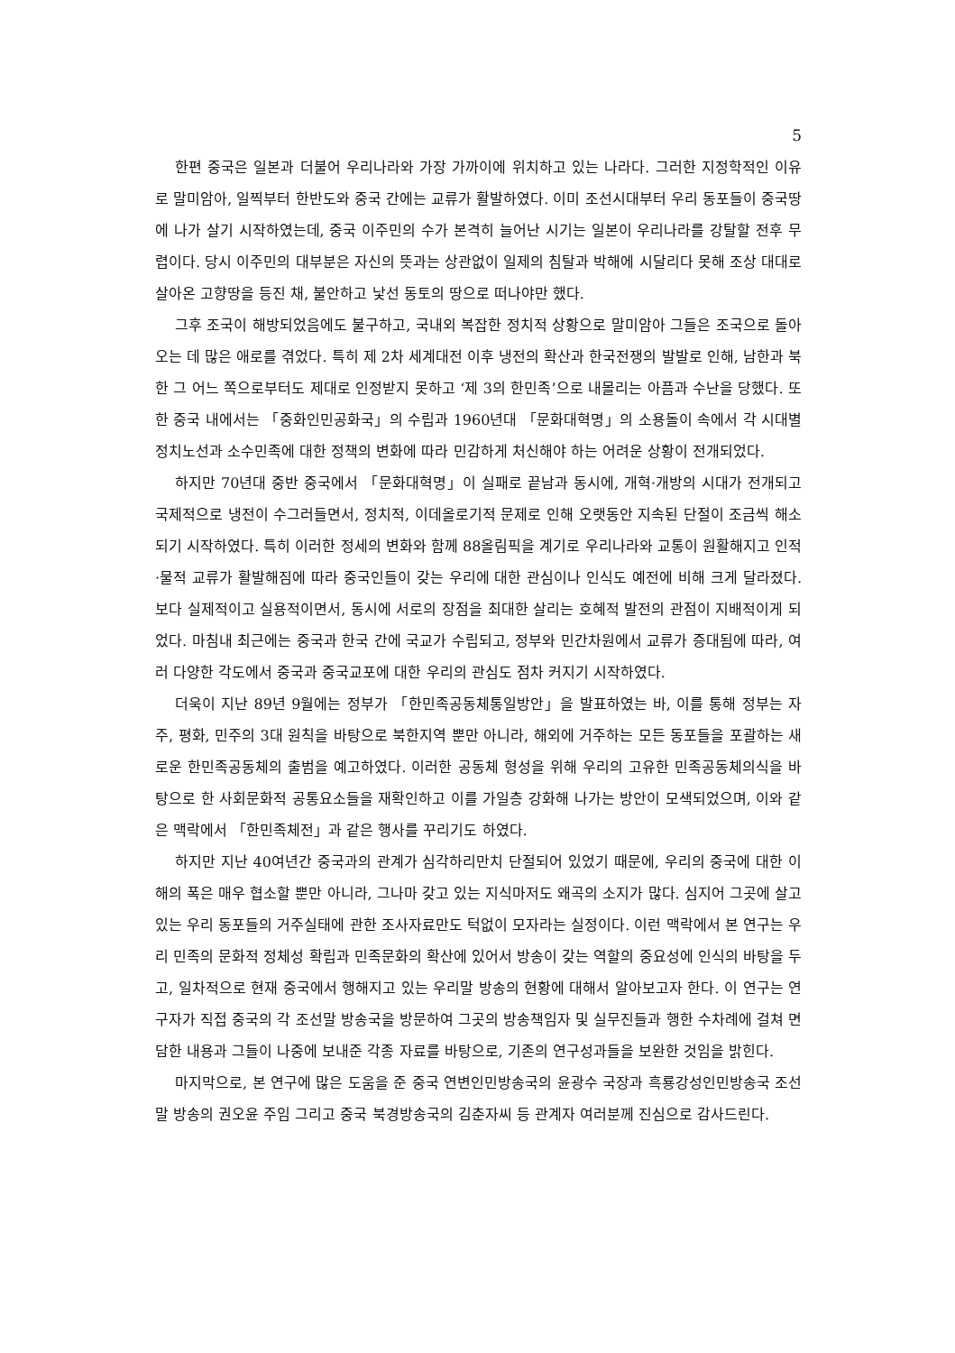5
한편 중국은 일본과 더불어 우리나라와 가장 가까이에 위치하고 있는 나라다. 그러한 지정학적인 이유로 말미암아, 일찍부터 한반도와 중국 간에는 교류가 활발하였다. 이미 조선시대부터 우리 동포들이 중국땅에 나가 살기 시작하였는데, 중국 이주민의 수가 본격히 늘어난 시기는 일본이 우리나라를 강탈할 전후 무렵이다. 당시 이주민의 대부분은 자신의 뜻과는 상관없이 일제의 침탈과 박해에 시달리다 못해 조상 대대로 살아온 고향땅을 등진 채, 불안하고 낯선 동토의 땅으로 떠나야만 했다.
그후 조국이 해방되었음에도 불구하고, 국내외 복잡한 정치적 상황으로 말미암아 그들은 조국으로 돌아오는 데 많은 애로를 겪었다. 특히 제 2차 세계대전 이후 냉전의 확산과 한국전쟁의 발발로 인해, 남한과 북한 그 어느 쪽으로부터도 제대로 인정받지 못하고 ‘제 3의 한민족’으로 내몰리는 아픔과 수난을 당했다. 또한 중국 내에서는 「중화인민공화국」의 수립과 1960년대 「문화대혁명」의 소용돌이 속에서 각 시대별 정치노선과 소수민족에 대한 정책의 변화에 따라 민감하게 처신해야 하는 어려운 상황이 전개되었다.
하지만 70년대 중반 중국에서 「문화대혁명」이 실패로 끝남과 동시에, 개혁·개방의 시대가 전개되고 국제적으로 냉전이 수그러들면서, 정치적, 이데올로기적 문제로 인해 오랫동안 지속된 단절이 조금씩 해소되기 시작하였다. 특히 이러한 정세의 변화와 함께 88올림픽을 계기로 우리나라와 교통이 원활해지고 인적·물적 교류가 활발해짐에 따라 중국인들이 갖는 우리에 대한 관심이나 인식도 예전에 비해 크게 달라졌다. 보다 실제적이고 실용적이면서, 동시에 서로의 장점을 최대한 살리는 호혜적 발전의 관점이 지배적이게 되었다. 마침내 최근에는 중국과 한국 간에 국교가 수립되고, 정부와 민간차원에서 교류가 증대됨에 따라, 여러 다양한 각도에서 중국과 중국교포에 대한 우리의 관심도 점차 커지기 시작하였다.
더욱이 지난 89년 9월에는 정부가 「한민족공동체통일방안」을 발표하였는 바, 이를 통해 정부는 자주, 평화, 민주의 3대 원칙을 바탕으로 북한지역 뿐만 아니라, 해외에 거주하는 모든 동포들을 포괄하는 새로운 한민족공동체의 출범을 예고하였다. 이러한 공동체 형성을 위해 우리의 고유한 민족공동체의식을 바탕으로 한 사회문화적 공통요소들을 재확인하고 이를 가일층 강화해 나가는 방안이 모색되었으며, 이와 같은 맥락에서 「한민족체전」과 같은 행사를 꾸리기도 하였다.
하지만 지난 40여년간 중국과의 관계가 심각하리만치 단절되어 있었기 때문에, 우리의 중국에 대한 이해의 폭은 매우 협소할 뿐만 아니라, 그나마 갖고 있는 지식마저도 왜곡의 소지가 많다. 심지어 그곳에 살고 있는 우리 동포들의 거주실태에 관한 조사자료만도 턱없이 모자라는 실정이다. 이런 맥락에서 본 연구는 우리 민족의 문화적 정체성 확립과 민족문화의 확산에 있어서 방송이 갖는 역할의 중요성에 인식의 바탕을 두고, 일차적으로 현재 중국에서 행해지고 있는 우리말 방송의 현황에 대해서 알아보고자 한다. 이 연구는 연구자가 직접 중국의 각 조선말 방송국을 방문하여 그곳의 방송책임자 및 실무진들과 행한 수차례에 걸쳐 면담한 내용과 그들이 나중에 보내준 각종 자료를 바탕으로, 기존의 연구성과들을 보완한 것임을 밝힌다.
마지막으로, 본 연구에 많은 도움을 준 중국 연변인민방송국의 윤광수 국장과 흑룡강성인민방송국 조선말 방송의 권오윤 주임 그리고 중국 북경방송국의 김춘자씨 등 관계자 여러분께 진심으로 감사드린다.